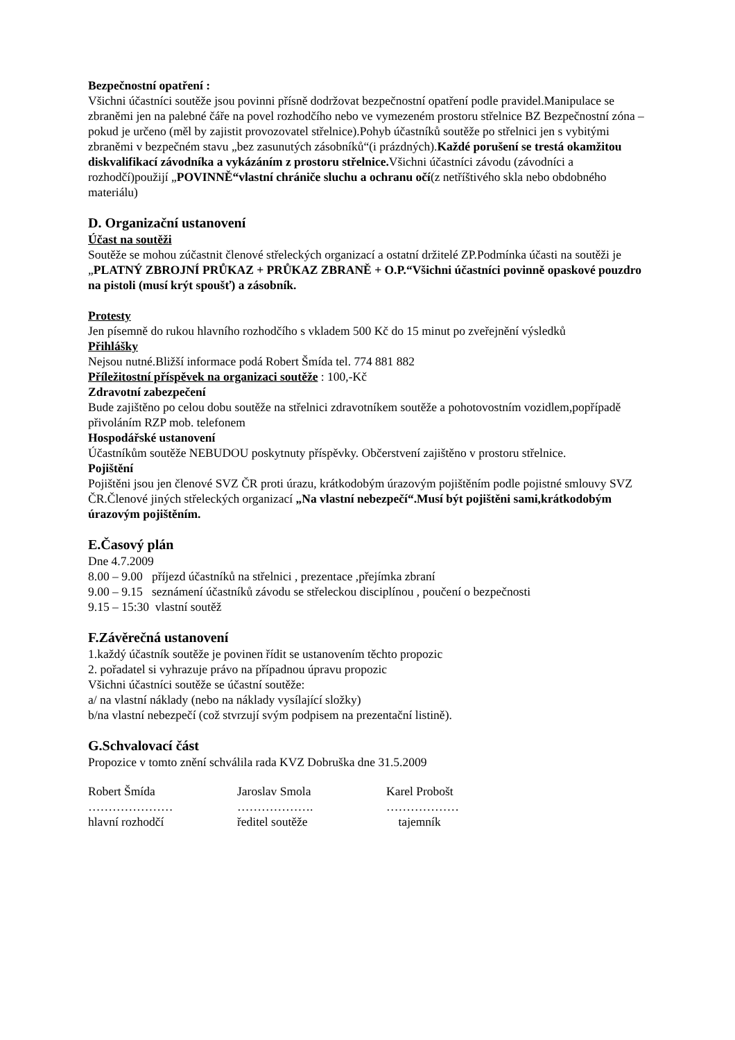Bezpečnostní opatření :
Všichni účastníci soutěže jsou povinni přísně dodržovat bezpečnostní opatření podle pravidel.Manipulace se zbraněmi jen na palebné čáře na povel rozhodčího nebo ve vymezeném prostoru střelnice BZ Bezpečnostní zóna – pokud je určeno (měl by zajistit provozovatel střelnice).Pohyb účastníků soutěže po střelnici jen s vybitými zbraněmi v bezpečném stavu „bez zasunutých zásobníků“(i prázdných).Každé porušení se trestá okamžitou diskvalifikací závodníka a vykázáním z prostoru střelnice. Všichni účastníci závodu (závodníci a rozhodčí)použijí „POVINNĚ“vlastní chrániče sluchu a ochranu očí(z netříštivého skla nebo obdobného materiálu)
D. Organizační ustanovení
Účast na soutěži
Soutěže se mohou zúčastnit členové střeleckých organizací a ostatní držitelé ZP.Podmínka účasti na soutěži je „PLATNÝ ZBROJNÍ PRŮKAZ + PRŮKAZ ZBRANĚ + O.P.“Všichni účastníci povinně opaskové pouzdro na pistoli (musí krýt spoušť) a zásobník.
Protesty
Jen písemně do rukou hlavního rozhodčího s vkladem 500 Kč do 15 minut po zveřejnění výsledků
Přihlášky
Nejsou nutné.Bližší informace podá Robert Šmída tel. 774 881 882
Příležitostní příspěvek na organizaci soutěže : 100,-Kč
Zdravotní zabezpečení
Bude zajištěno po celou dobu soutěže na střelnici zdravotníkem soutěže a pohotovostním vozidlem,popřípadě přivoláním RZP mob. telefonem
Hospodářské ustanovení
Účastníkům soutěže NEBUDOU poskytnuty příspěvky. Občerstvení zajištěno v prostoru střelnice.
Pojištění
Pojištěni jsou jen členové SVZ ČR proti úrazu, krátkodobým úrazovým pojištěním podle pojistné smlouvy SVZ ČR.Členové jiných střeleckých organizací „Na vlastní nebezpečí“.Musí být pojištěni sami,krátkodobým úrazovým pojištěním.
E.Časový plán
Dne 4.7.2009
8.00 – 9.00 příjezd účastníků na střelnici , prezentace ,přejímka zbraní
9.00 – 9.15 seznámení účastníků závodu se střeleckou disciplínou , poučení o bezpečnosti
9.15 – 15:30 vlastní soutěž
F.Závěrečná ustanovení
1.každý účastník soutěže je povinen řídit se ustanovením těchto propozic
2. pořadatel si vyhrazuje právo na případnou úpravu propozic
Všichni účastníci soutěže se účastní soutěže:
a/ na vlastní náklady (nebo na náklady vysílající složky)
b/na vlastní nebezpečí (což stvrzují svým podpisem na prezentační listině).
G.Schvalovací část
Propozice v tomto znění schválila rada KVZ Dobruška dne 31.5.2009
| Robert Šmída | Jaroslav Smola | Karel Probošt |
| ………………… | ………………. | ……………… |
| hlavní rozhodčí | ředitel soutěže | tajemník |